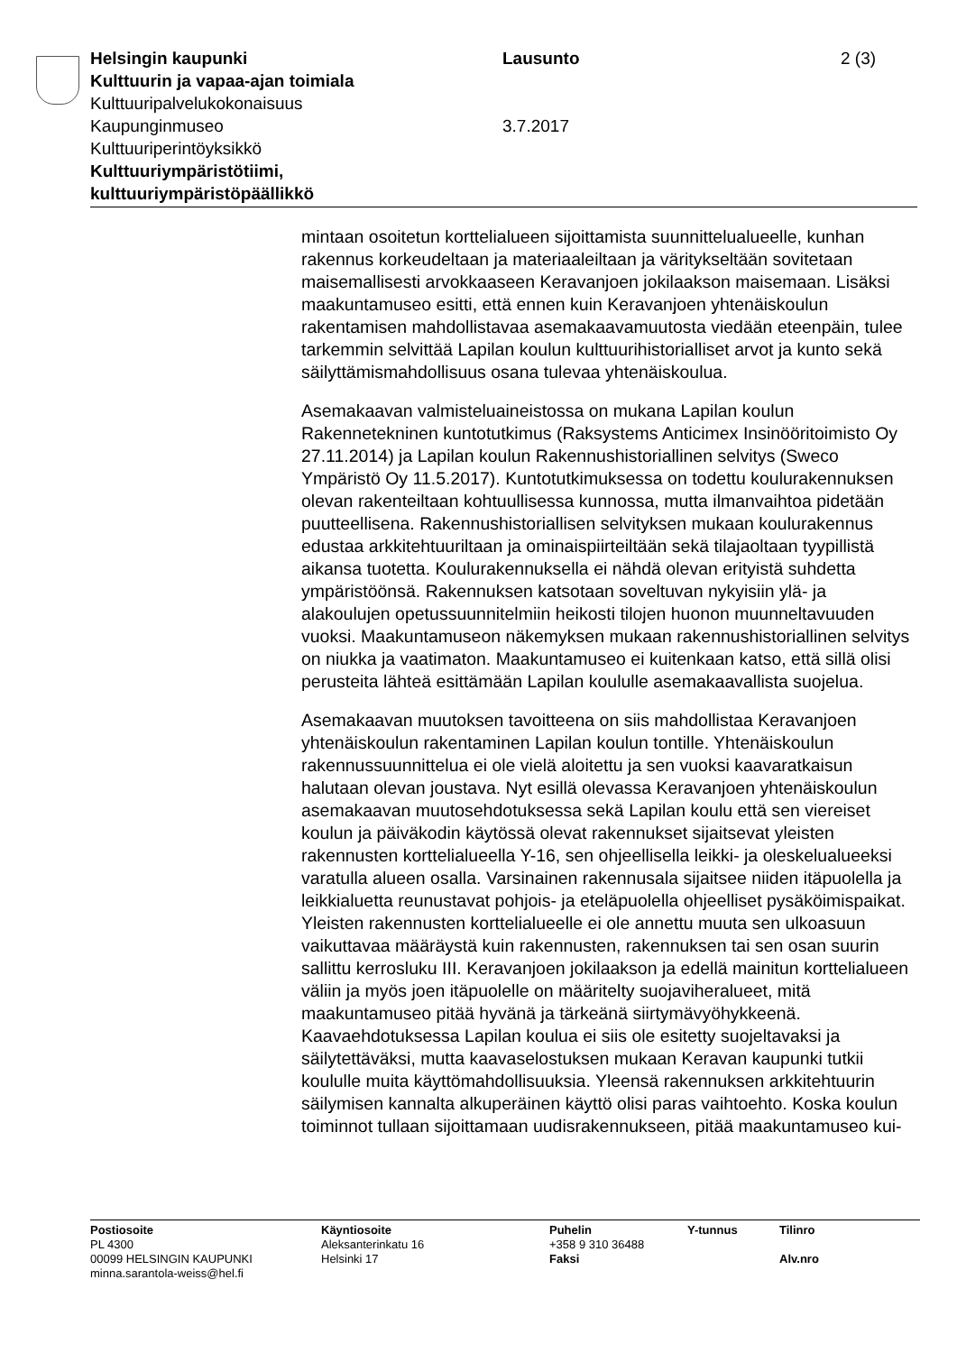| Helsingin kaupunki Kulttuurin ja vapaa-ajan toimiala Kulttuuripalvelukokonaisuus Kaupunginmuseo Kulttuuriperintöyksikkö Kulttuuriympäristötiimi, kulttuuriympäristöpäällikkö | Lausunto 3.7.2017 | 2 (3) |
mintaan osoitetun korttelialueen sijoittamista suunnittelualueelle, kunhan rakennus korkeudeltaan ja materiaaleiltaan ja väritykseltään sovitetaan maisemallisesti arvokkaaseen Keravanjoen jokilaakson maisemaan. Lisäksi maakuntamuseo esitti, että ennen kuin Keravanjoen yhtenäiskoulun rakentamisen mahdollistavaa asemakaavamuutosta viedään eteenpäin, tulee tarkemmin selvittää Lapilan koulun kulttuurihistorialliset arvot ja kunto sekä säilyttämismahdollisuus osana tulevaa yhtenäiskoulua.
Asemakaavan valmisteluaineistossa on mukana Lapilan koulun Rakennetekninen kuntotutkimus (Raksystems Anticimex Insinööritoimisto Oy 27.11.2014) ja Lapilan koulun Rakennushistoriallinen selvitys (Sweco Ympäristö Oy 11.5.2017). Kuntotutkimuksessa on todettu koulurakennuksen olevan rakenteiltaan kohtuullisessa kunnossa, mutta ilmanvaihtoa pidetään puutteellisena. Rakennushistoriallisen selvityksen mukaan koulurakennus edustaa arkkitehtuuriltaan ja ominaispiirteiltään sekä tilajaoltaan tyypillistä aikansa tuotetta. Koulurakennuksella ei nähdä olevan erityistä suhdetta ympäristöönsä. Rakennuksen katsotaan soveltuvan nykyisiin ylä- ja alakoulujen opetussuunnitelmiin heikosti tilojen huonon muunneltavuuden vuoksi. Maakuntamuseon näkemyksen mukaan rakennushistoriallinen selvitys on niukka ja vaatimaton. Maakuntamuseo ei kuitenkaan katso, että sillä olisi perusteita lähteä esittämään Lapilan koululle asemakaavallista suojelua.
Asemakaavan muutoksen tavoitteena on siis mahdollistaa Keravanjoen yhtenäiskoulun rakentaminen Lapilan koulun tontille. Yhtenäiskoulun rakennussuunnittelua ei ole vielä aloitettu ja sen vuoksi kaavaratkaisun halutaan olevan joustava. Nyt esillä olevassa Keravanjoen yhtenäiskoulun asemakaavan muutosehdotuksessa sekä Lapilan koulu että sen viereiset koulun ja päiväkodin käytössä olevat rakennukset sijaitsevat yleisten rakennusten korttelialueella Y-16, sen ohjeellisella leikki- ja oleskelualueeksi varatulla alueen osalla. Varsinainen rakennusala sijaitsee niiden itäpuolella ja leikkialuetta reunustavat pohjois- ja eteläpuolella ohjeelliset pysäköimispaikat. Yleisten rakennusten korttelialueelle ei ole annettu muuta sen ulkoasuun vaikuttavaa määräystä kuin rakennusten, rakennuksen tai sen osan suurin sallittu kerrosluku III. Keravanjoen jokilaakson ja edellä mainitun korttelialueen väliin ja myös joen itäpuolelle on määritelty suojaviheralueet, mitä maakuntamuseo pitää hyvänä ja tärkeänä siirtymävyöhykkeenä. Kaavaehdotuksessa Lapilan koulua ei siis ole esitetty suojeltavaksi ja säilytettäväksi, mutta kaavaselostuksen mukaan Keravan kaupunki tutkii koululle muita käyttömahdollisuuksia. Yleensä rakennuksen arkkitehtuurin säilymisen kannalta alkuperäinen käyttö olisi paras vaihtoehto. Koska koulun toiminnot tullaan sijoittamaan uudisrakennukseen, pitää maakuntamuseo kui-
| Postiosoite PL 4300 00099 HELSINGIN KAUPUNKI minna.sarantola-weiss@hel.fi | Käyntiosoite Aleksanterinkatu 16 Helsinki 17 | Puhelin +358 9 310 36488 Faksi | Y-tunnus | Tilinro Alv.nro |